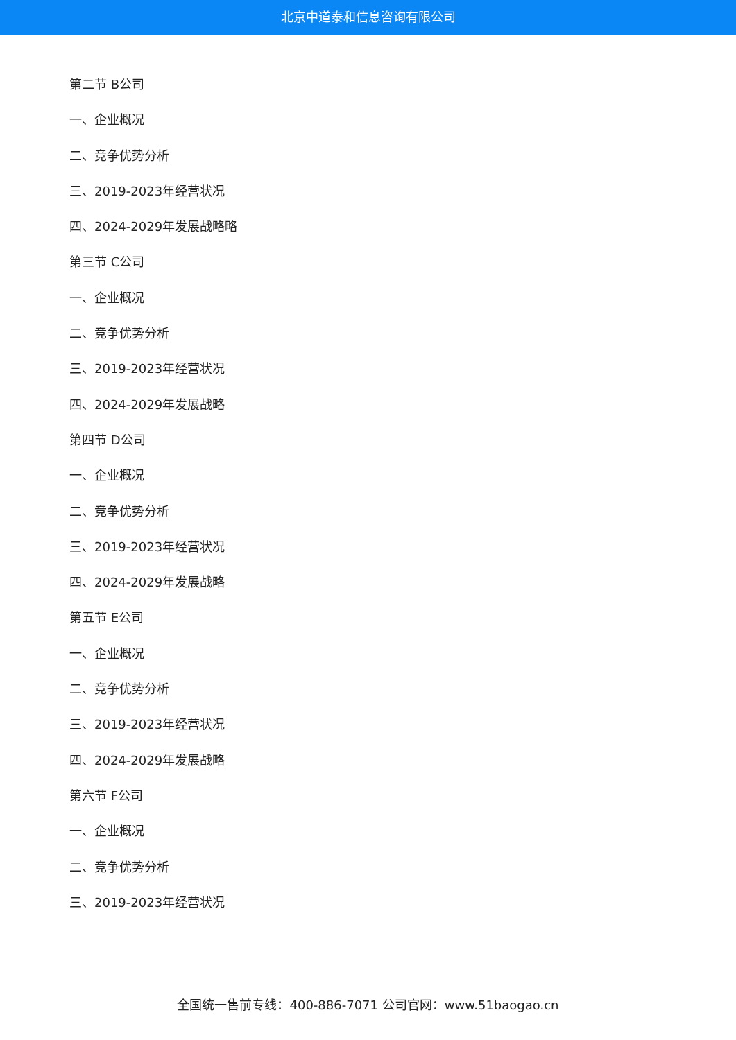北京中道泰和信息咨询有限公司
第二节 B公司
一、企业概况
二、竞争优势分析
三、2019-2023年经营状况
四、2024-2029年发展战略略
第三节 C公司
一、企业概况
二、竞争优势分析
三、2019-2023年经营状况
四、2024-2029年发展战略
第四节 D公司
一、企业概况
二、竞争优势分析
三、2019-2023年经营状况
四、2024-2029年发展战略
第五节 E公司
一、企业概况
二、竞争优势分析
三、2019-2023年经营状况
四、2024-2029年发展战略
第六节 F公司
一、企业概况
二、竞争优势分析
三、2019-2023年经营状况
全国统一售前专线：400-886-7071 公司官网：www.51baogao.cn